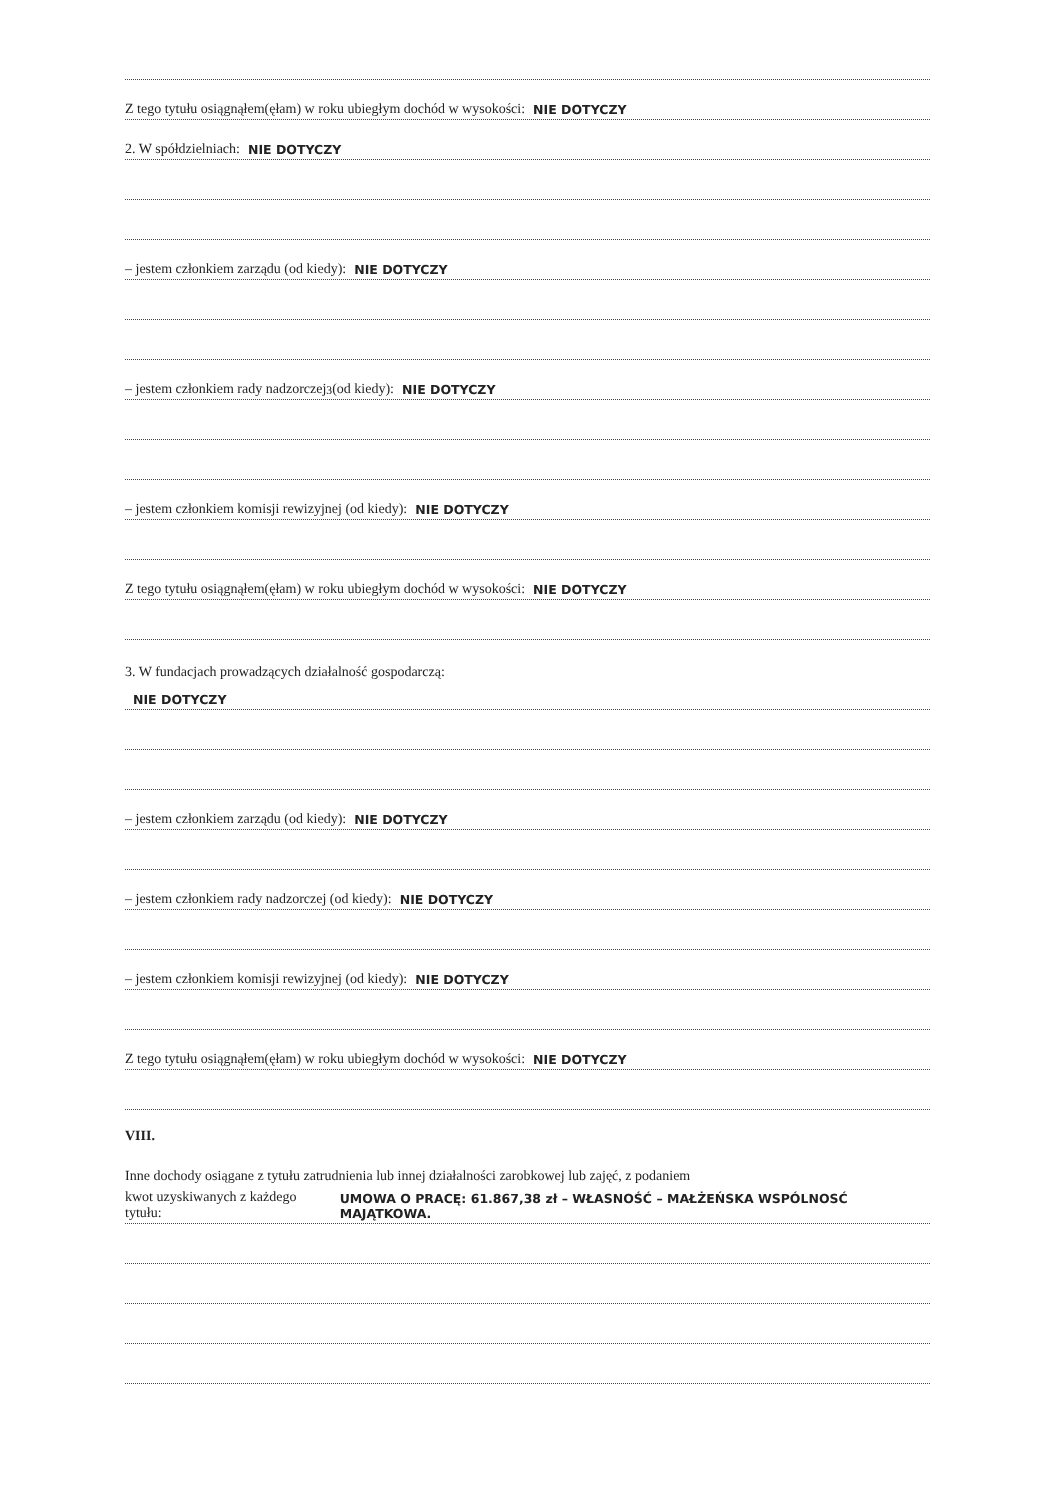Z tego tytułu osiągnąłem(ęłam) w roku ubiegłym dochód w wysokości: NIE DOTYCZY
2. W spółdzielniach: NIE DOTYCZY
– jestem członkiem zarządu (od kiedy): NIE DOTYCZY
– jestem członkiem rady nadzorczej<sup>3</sup> (od kiedy): NIE DOTYCZY
– jestem członkiem komisji rewizyjnej (od kiedy): NIE DOTYCZY
Z tego tytułu osiągnąłem(ęłam) w roku ubiegłym dochód w wysokości: NIE DOTYCZY
3. W fundacjach prowadzących działalność gospodarczą:
NIE DOTYCZY
– jestem członkiem zarządu (od kiedy): NIE DOTYCZY
– jestem członkiem rady nadzorczej (od kiedy): NIE DOTYCZY
– jestem członkiem komisji rewizyjnej (od kiedy): NIE DOTYCZY
Z tego tytułu osiągnąłem(ęłam) w roku ubiegłym dochód w wysokości: NIE DOTYCZY
VIII.
Inne dochody osiągane z tytułu zatrudnienia lub innej działalności zarobkowej lub zajęć, z podaniem
kwot uzyskiwanych z każdego tytułu: UMOWA O PRACĘ: 61.867,38 zł – WŁASNOŚĆ – MAŁŻEŃSKA WSPÓLNOSĆ MAJĄTKOWA.